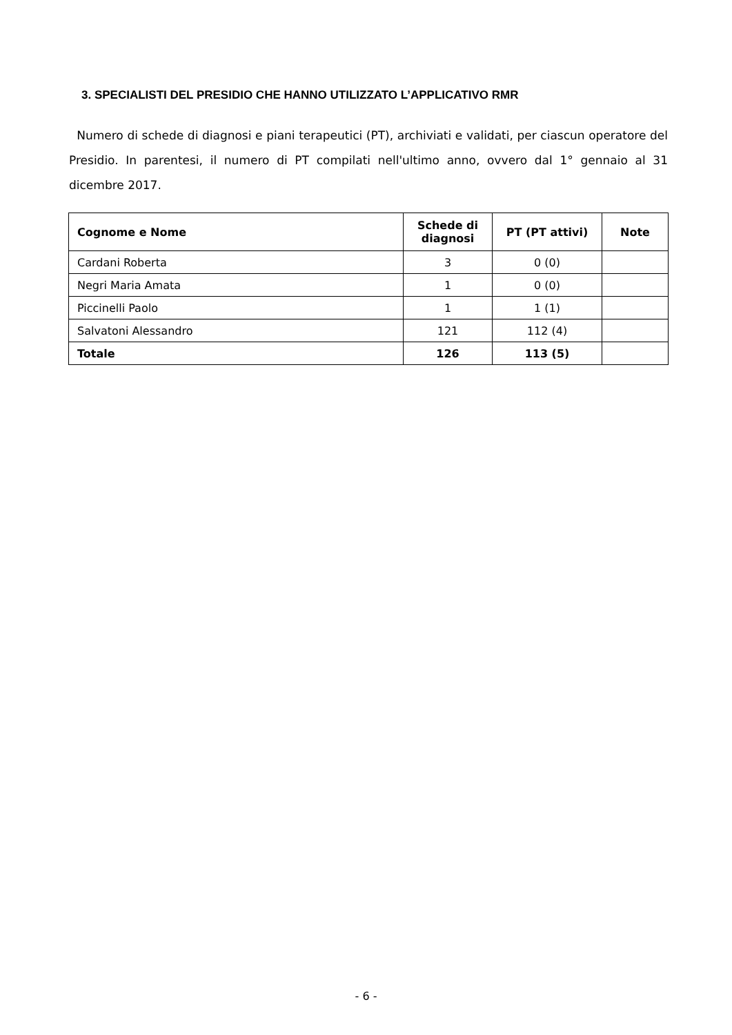3. SPECIALISTI DEL PRESIDIO CHE HANNO UTILIZZATO L’APPLICATIVO RMR
Numero di schede di diagnosi e piani terapeutici (PT), archiviati e validati, per ciascun operatore del Presidio. In parentesi, il numero di PT compilati nell'ultimo anno, ovvero dal 1° gennaio al 31 dicembre 2017.
| Cognome e Nome | Schede di diagnosi | PT (PT attivi) | Note |
| --- | --- | --- | --- |
| Cardani Roberta | 3 | 0 (0) | |
| Negri Maria Amata | 1 | 0 (0) | |
| Piccinelli Paolo | 1 | 1 (1) | |
| Salvatoni Alessandro | 121 | 112 (4) | |
| Totale | 126 | 113 (5) | |
- 6 -